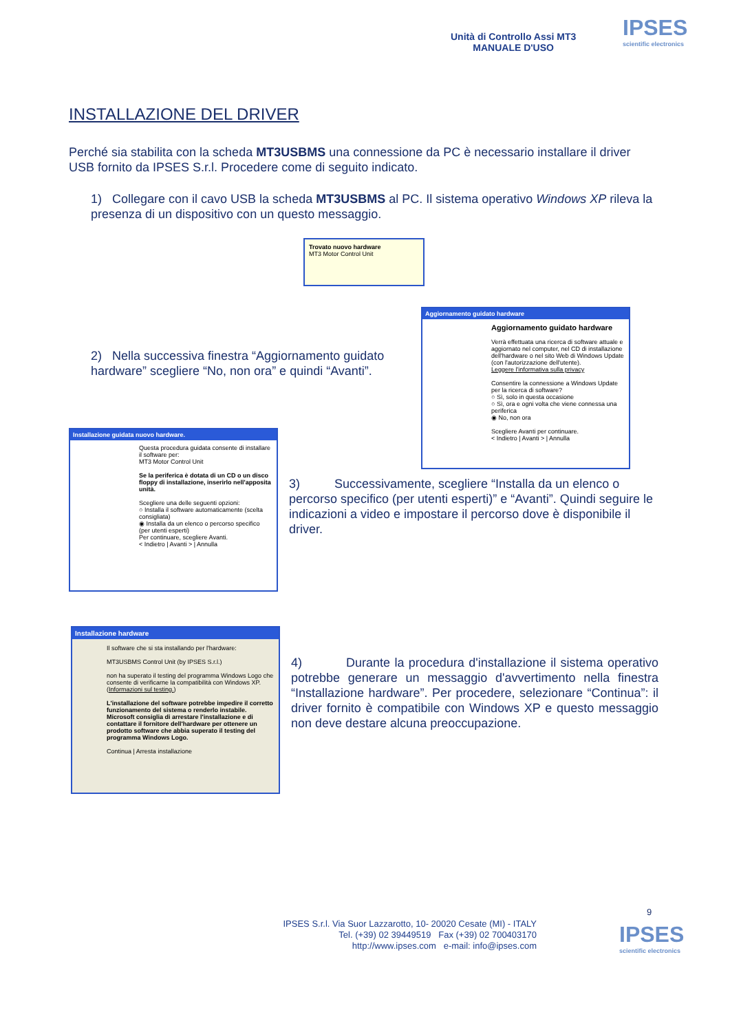Unità di Controllo Assi MT3
MANUALE D'USO
IPSES
scientific electronics
INSTALLAZIONE DEL DRIVER
Perché sia stabilita con la scheda MT3USBMS una connessione da PC è necessario installare il driver USB fornito da IPSES S.r.l. Procedere come di seguito indicato.
1) Collegare con il cavo USB la scheda MT3USBMS al PC. Il sistema operativo Windows XP rileva la presenza di un dispositivo con un questo messaggio.
Trovato nuovo hardware
MT3 Motor Control Unit
2) Nella successiva finestra “Aggiornamento guidato hardware” scegliere “No, non ora” e quindi “Avanti”.
Aggiornamento guidato hardware
Aggiornamento guidato hardware
Verrà effettuata una ricerca di software attuale e aggiornato nel computer, nel CD di installazione dell'hardware o nel sito Web di Windows Update (con l'autorizzazione dell'utente).
Leggere l'informativa sulla privacy
Consentire la connessione a Windows Update per la ricerca di software?
○ Sì, solo in questa occasione
○ Sì, ora e ogni volta che viene connessa una periferica
◉ No, non ora
Scegliere Avanti per continuare.
< Indietro | Avanti > | Annulla
Installazione guidata nuovo hardware.
Questa procedura guidata consente di installare il software per:
MT3 Motor Control Unit
Se la periferica è dotata di un CD o un disco floppy di installazione, inserirlo nell'apposita unità.
Scegliere una delle seguenti opzioni:
○ Installa il software automaticamente (scelta consigliata)
◉ Installa da un elenco o percorso specifico (per utenti esperti)
Per continuare, scegliere Avanti.
< Indietro | Avanti > | Annulla
3) Successivamente, scegliere “Installa da un elenco o percorso specifico (per utenti esperti)” e “Avanti”. Quindi seguire le indicazioni a video e impostare il percorso dove è disponibile il driver.
Installazione hardware
Il software che si sta installando per l'hardware:
MT3USBMS Control Unit (by IPSES S.r.l.)
non ha superato il testing del programma Windows Logo che consente di verificarne la compatibilità con Windows XP. (Informazioni sul testing.)
L'installazione del software potrebbe impedire il corretto funzionamento del sistema o renderlo instabile. Microsoft consiglia di arrestare l'installazione e di contattare il fornitore dell'hardware per ottenere un prodotto software che abbia superato il testing del programma Windows Logo.
Continua | Arresta installazione
4) Durante la procedura d'installazione il sistema operativo potrebbe generare un messaggio d'avvertimento nella finestra “Installazione hardware”. Per procedere, selezionare “Continua”: il driver fornito è compatibile con Windows XP e questo messaggio non deve destare alcuna preoccupazione.
9
IPSES S.r.l. Via Suor Lazzarotto, 10- 20020 Cesate (MI) - ITALY
Tel. (+39) 02 39449519 Fax (+39) 02 700403170
http://www.ipses.com e-mail: info@ipses.com
IPSES
scientific electronics